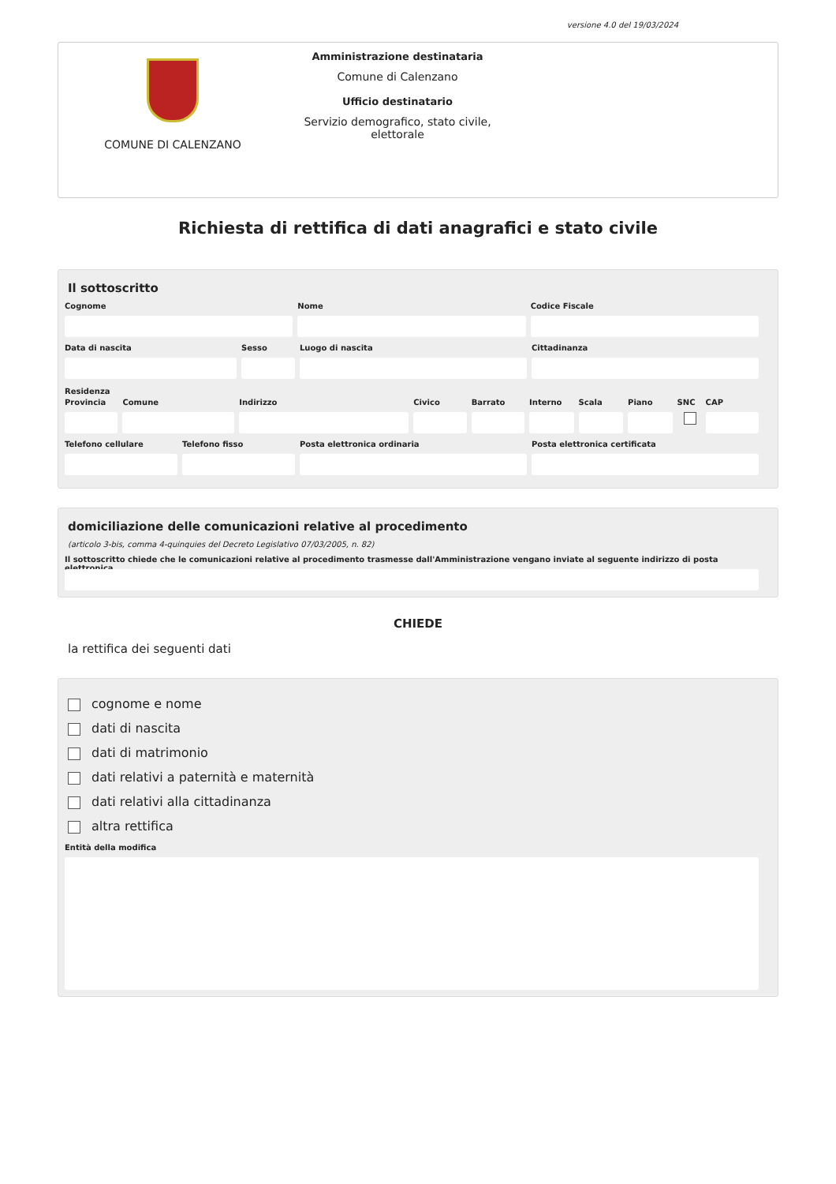versione 4.0 del 19/03/2024
COMUNE DI CALENZANO
Amministrazione destinataria
Comune di Calenzano
Ufficio destinatario
Servizio demografico, stato civile, elettorale
Richiesta di rettifica di dati anagrafici e stato civile
Il sottoscritto
Cognome Nome Codice Fiscale
Data di nascita Sesso Luogo di nascita Cittadinanza
Residenza
Provincia Comune Indirizzo Civico Barrato Interno Scala Piano SNC CAP
Telefono cellulare Telefono fisso Posta elettronica ordinaria Posta elettronica certificata
domiciliazione delle comunicazioni relative al procedimento
(articolo 3-bis, comma 4-quinquies del Decreto Legislativo 07/03/2005, n. 82)
Il sottoscritto chiede che le comunicazioni relative al procedimento trasmesse dall'Amministrazione vengano inviate al seguente indirizzo di posta elettronica
CHIEDE
la rettifica dei seguenti dati
cognome e nome
dati di nascita
dati di matrimonio
dati relativi a paternità e maternità
dati relativi alla cittadinanza
altra rettifica
Entità della modifica